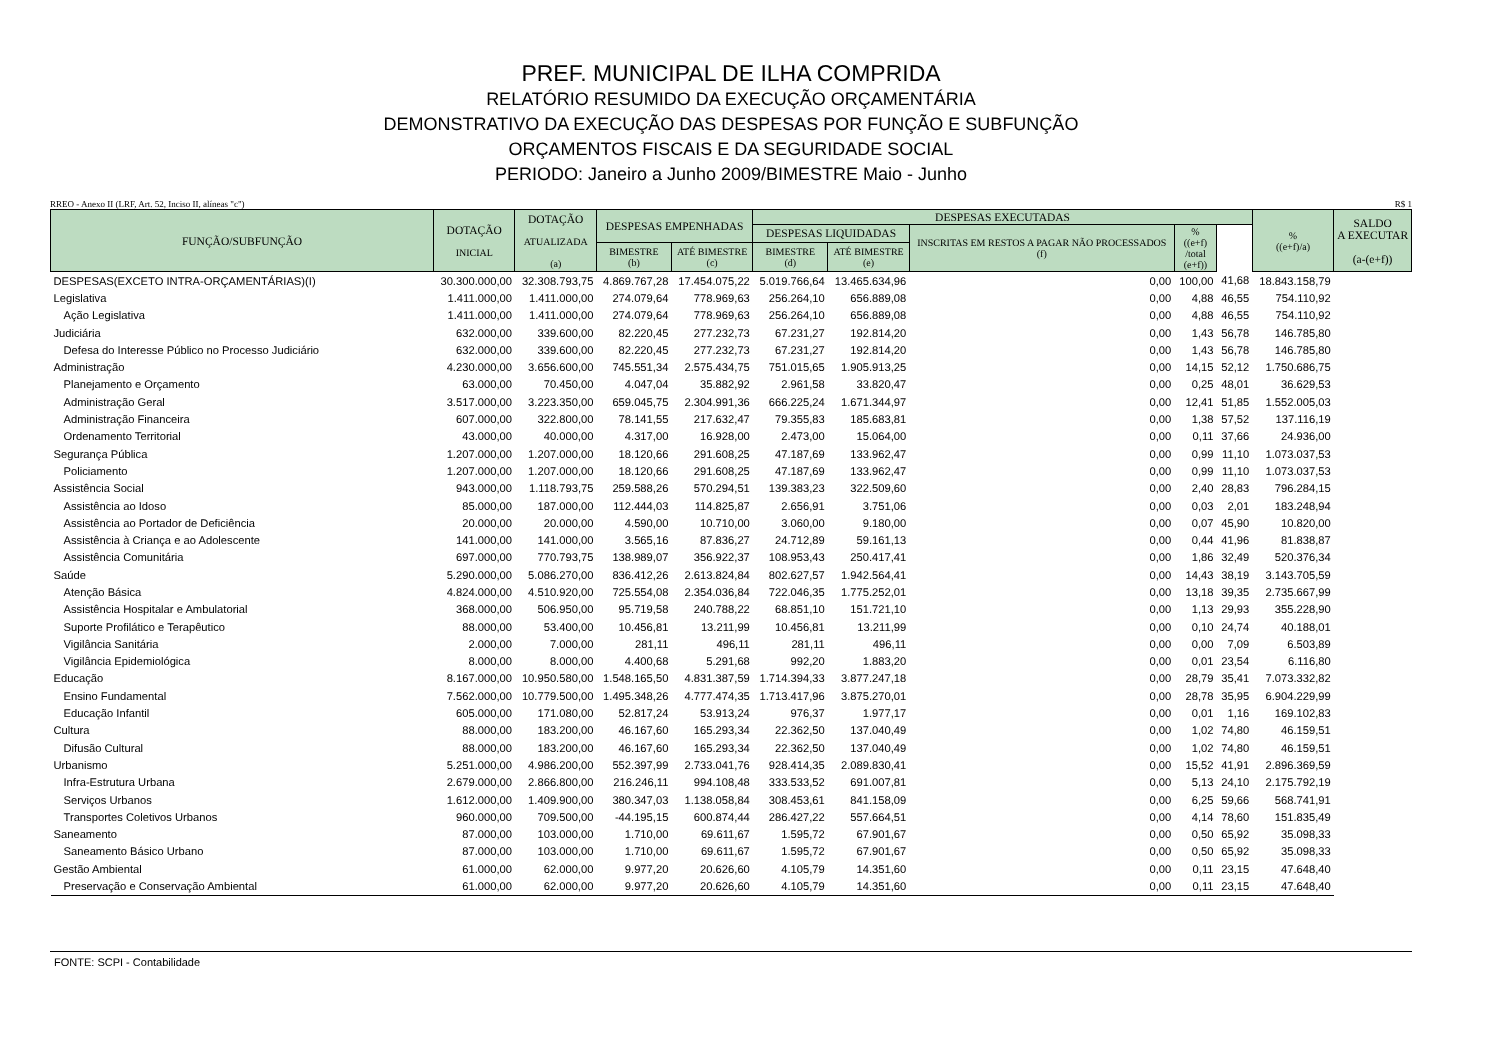PREF. MUNICIPAL DE ILHA COMPRIDA
RELATÓRIO RESUMIDO DA EXECUÇÃO ORÇAMENTÁRIA
DEMONSTRATIVO DA EXECUÇÃO DAS DESPESAS POR FUNÇÃO E SUBFUNÇÃO
ORÇAMENTOS FISCAIS E DA SEGURIDADE SOCIAL
PERIODO: Janeiro a Junho 2009/BIMESTRE Maio - Junho
RREO - Anexo II (LRF, Art. 52, Inciso II, alíneas "c") R$ 1
| FUNÇÃO/SUBFUNÇÃO | DOTAÇÃO INICIAL | DOTAÇÃO ATUALIZADA (a) | DESPESAS EMPENHADAS | | DESPESAS EXECUTADAS | | | | | % ((e+f)/a) | SALDO A EXECUTAR (a-(e+f)) |
| --- | --- | --- | --- | --- | --- | --- | --- | --- | --- | --- | --- |
| | | | | | DESPESAS LIQUIDADAS | | INSCRITAS EM RESTOS A PAGAR NÃO PROCESSADOS (f) | % ((e+f) /total (e+f)) | | | |
| | | | BIMESTRE (b) | ATÉ BIMESTRE (c) | BIMESTRE (d) | ATÉ BIMESTRE (e) | | | | | |
| DESPESAS(EXCETO INTRA-ORÇAMENTÁRIAS)(I) | 30.300.000,00 | 32.308.793,75 | 4.869.767,28 | 17.454.075,22 | 5.019.766,64 | 13.465.634,96 | 0,00 | 100,00 | 41,68 | 18.843.158,79 | |
| Legislativa | 1.411.000,00 | 1.411.000,00 | 274.079,64 | 778.969,63 | 256.264,10 | 656.889,08 | 0,00 | 4,88 | 46,55 | 754.110,92 | |
| Ação Legislativa | 1.411.000,00 | 1.411.000,00 | 274.079,64 | 778.969,63 | 256.264,10 | 656.889,08 | 0,00 | 4,88 | 46,55 | 754.110,92 | |
| Judiciária | 632.000,00 | 339.600,00 | 82.220,45 | 277.232,73 | 67.231,27 | 192.814,20 | 0,00 | 1,43 | 56,78 | 146.785,80 | |
| Defesa do Interesse Público no Processo Judiciário | 632.000,00 | 339.600,00 | 82.220,45 | 277.232,73 | 67.231,27 | 192.814,20 | 0,00 | 1,43 | 56,78 | 146.785,80 | |
| Administração | 4.230.000,00 | 3.656.600,00 | 745.551,34 | 2.575.434,75 | 751.015,65 | 1.905.913,25 | 0,00 | 14,15 | 52,12 | 1.750.686,75 | |
| Planejamento e Orçamento | 63.000,00 | 70.450,00 | 4.047,04 | 35.882,92 | 2.961,58 | 33.820,47 | 0,00 | 0,25 | 48,01 | 36.629,53 | |
| Administração Geral | 3.517.000,00 | 3.223.350,00 | 659.045,75 | 2.304.991,36 | 666.225,24 | 1.671.344,97 | 0,00 | 12,41 | 51,85 | 1.552.005,03 | |
| Administração Financeira | 607.000,00 | 322.800,00 | 78.141,55 | 217.632,47 | 79.355,83 | 185.683,81 | 0,00 | 1,38 | 57,52 | 137.116,19 | |
| Ordenamento Territorial | 43.000,00 | 40.000,00 | 4.317,00 | 16.928,00 | 2.473,00 | 15.064,00 | 0,00 | 0,11 | 37,66 | 24.936,00 | |
| Segurança Pública | 1.207.000,00 | 1.207.000,00 | 18.120,66 | 291.608,25 | 47.187,69 | 133.962,47 | 0,00 | 0,99 | 11,10 | 1.073.037,53 | |
| Policiamento | 1.207.000,00 | 1.207.000,00 | 18.120,66 | 291.608,25 | 47.187,69 | 133.962,47 | 0,00 | 0,99 | 11,10 | 1.073.037,53 | |
| Assistência Social | 943.000,00 | 1.118.793,75 | 259.588,26 | 570.294,51 | 139.383,23 | 322.509,60 | 0,00 | 2,40 | 28,83 | 796.284,15 | |
| Assistência ao Idoso | 85.000,00 | 187.000,00 | 112.444,03 | 114.825,87 | 2.656,91 | 3.751,06 | 0,00 | 0,03 | 2,01 | 183.248,94 | |
| Assistência ao Portador de Deficiência | 20.000,00 | 20.000,00 | 4.590,00 | 10.710,00 | 3.060,00 | 9.180,00 | 0,00 | 0,07 | 45,90 | 10.820,00 | |
| Assistência à Criança e ao Adolescente | 141.000,00 | 141.000,00 | 3.565,16 | 87.836,27 | 24.712,89 | 59.161,13 | 0,00 | 0,44 | 41,96 | 81.838,87 | |
| Assistência Comunitária | 697.000,00 | 770.793,75 | 138.989,07 | 356.922,37 | 108.953,43 | 250.417,41 | 0,00 | 1,86 | 32,49 | 520.376,34 | |
| Saúde | 5.290.000,00 | 5.086.270,00 | 836.412,26 | 2.613.824,84 | 802.627,57 | 1.942.564,41 | 0,00 | 14,43 | 38,19 | 3.143.705,59 | |
| Atenção Básica | 4.824.000,00 | 4.510.920,00 | 725.554,08 | 2.354.036,84 | 722.046,35 | 1.775.252,01 | 0,00 | 13,18 | 39,35 | 2.735.667,99 | |
| Assistência Hospitalar e Ambulatorial | 368.000,00 | 506.950,00 | 95.719,58 | 240.788,22 | 68.851,10 | 151.721,10 | 0,00 | 1,13 | 29,93 | 355.228,90 | |
| Suporte Profilático e Terapêutico | 88.000,00 | 53.400,00 | 10.456,81 | 13.211,99 | 10.456,81 | 13.211,99 | 0,00 | 0,10 | 24,74 | 40.188,01 | |
| Vigilância Sanitária | 2.000,00 | 7.000,00 | 281,11 | 496,11 | 281,11 | 496,11 | 0,00 | 0,00 | 7,09 | 6.503,89 | |
| Vigilância Epidemiológica | 8.000,00 | 8.000,00 | 4.400,68 | 5.291,68 | 992,20 | 1.883,20 | 0,00 | 0,01 | 23,54 | 6.116,80 | |
| Educação | 8.167.000,00 | 10.950.580,00 | 1.548.165,50 | 4.831.387,59 | 1.714.394,33 | 3.877.247,18 | 0,00 | 28,79 | 35,41 | 7.073.332,82 | |
| Ensino Fundamental | 7.562.000,00 | 10.779.500,00 | 1.495.348,26 | 4.777.474,35 | 1.713.417,96 | 3.875.270,01 | 0,00 | 28,78 | 35,95 | 6.904.229,99 | |
| Educação Infantil | 605.000,00 | 171.080,00 | 52.817,24 | 53.913,24 | 976,37 | 1.977,17 | 0,00 | 0,01 | 1,16 | 169.102,83 | |
| Cultura | 88.000,00 | 183.200,00 | 46.167,60 | 165.293,34 | 22.362,50 | 137.040,49 | 0,00 | 1,02 | 74,80 | 46.159,51 | |
| Difusão Cultural | 88.000,00 | 183.200,00 | 46.167,60 | 165.293,34 | 22.362,50 | 137.040,49 | 0,00 | 1,02 | 74,80 | 46.159,51 | |
| Urbanismo | 5.251.000,00 | 4.986.200,00 | 552.397,99 | 2.733.041,76 | 928.414,35 | 2.089.830,41 | 0,00 | 15,52 | 41,91 | 2.896.369,59 | |
| Infra-Estrutura Urbana | 2.679.000,00 | 2.866.800,00 | 216.246,11 | 994.108,48 | 333.533,52 | 691.007,81 | 0,00 | 5,13 | 24,10 | 2.175.792,19 | |
| Serviços Urbanos | 1.612.000,00 | 1.409.900,00 | 380.347,03 | 1.138.058,84 | 308.453,61 | 841.158,09 | 0,00 | 6,25 | 59,66 | 568.741,91 | |
| Transportes Coletivos Urbanos | 960.000,00 | 709.500,00 | -44.195,15 | 600.874,44 | 286.427,22 | 557.664,51 | 0,00 | 4,14 | 78,60 | 151.835,49 | |
| Saneamento | 87.000,00 | 103.000,00 | 1.710,00 | 69.611,67 | 1.595,72 | 67.901,67 | 0,00 | 0,50 | 65,92 | 35.098,33 | |
| Saneamento Básico Urbano | 87.000,00 | 103.000,00 | 1.710,00 | 69.611,67 | 1.595,72 | 67.901,67 | 0,00 | 0,50 | 65,92 | 35.098,33 | |
| Gestão Ambiental | 61.000,00 | 62.000,00 | 9.977,20 | 20.626,60 | 4.105,79 | 14.351,60 | 0,00 | 0,11 | 23,15 | 47.648,40 | |
| Preservação e Conservação Ambiental | 61.000,00 | 62.000,00 | 9.977,20 | 20.626,60 | 4.105,79 | 14.351,60 | 0,00 | 0,11 | 23,15 | 47.648,40 | |
FONTE: SCPI - Contabilidade